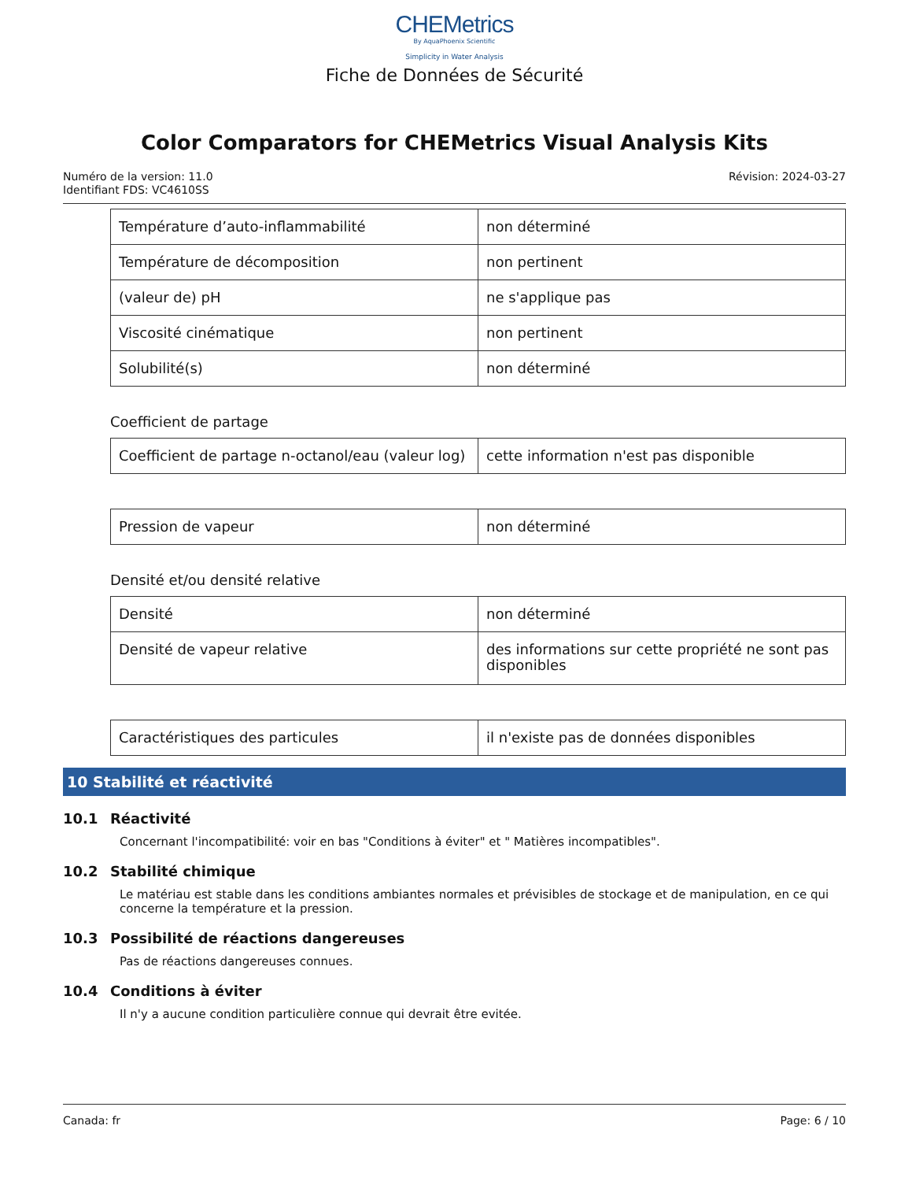CHEMetrics
By AquaPhoenix Scientific
Simplicity in Water Analysis
Fiche de Données de Sécurité
Color Comparators for CHEMetrics Visual Analysis Kits
Numéro de la version: 11.0
Identifiant FDS: VC4610SS
Révision: 2024-03-27
| Température d’auto-inflammabilité | non déterminé |
| Température de décomposition | non pertinent |
| (valeur de) pH | ne s'applique pas |
| Viscosité cinématique | non pertinent |
| Solubilité(s) | non déterminé |
Coefficient de partage
| Coefficient de partage n-octanol/eau (valeur log) | cette information n'est pas disponible |
| Pression de vapeur | non déterminé |
Densité et/ou densité relative
| Densité | non déterminé |
| Densité de vapeur relative | des informations sur cette propriété ne sont pas disponibles |
| Caractéristiques des particules | il n'existe pas de données disponibles |
10 Stabilité et réactivité
10.1 Réactivité
Concernant l'incompatibilité: voir en bas "Conditions à éviter" et " Matières incompatibles".
10.2 Stabilité chimique
Le matériau est stable dans les conditions ambiantes normales et prévisibles de stockage et de manipulation, en ce qui concerne la température et la pression.
10.3 Possibilité de réactions dangereuses
Pas de réactions dangereuses connues.
10.4 Conditions à éviter
Il n'y a aucune condition particulière connue qui devrait être evitée.
Canada: fr Page: 6 / 10